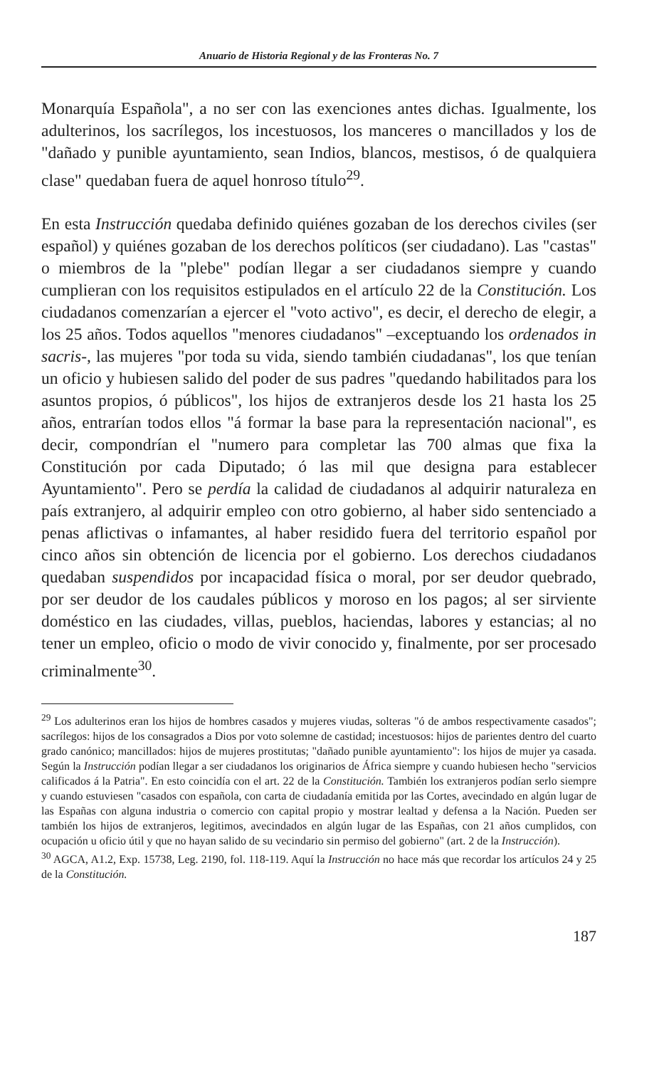Anuario de Historia Regional y de las Fronteras No. 7
Monarquía Española", a no ser con las exenciones antes dichas. Igualmente, los adulterinos, los sacrílegos, los incestuosos, los manceres o mancillados y los de "dañado y punible ayuntamiento, sean Indios, blancos, mestisos, ó de qualquiera clase" quedaban fuera de aquel honroso título<sup>29</sup>.
En esta Instrucción quedaba definido quiénes gozaban de los derechos civiles (ser español) y quiénes gozaban de los derechos políticos (ser ciudadano). Las "castas" o miembros de la "plebe" podían llegar a ser ciudadanos siempre y cuando cumplieran con los requisitos estipulados en el artículo 22 de la Constitución. Los ciudadanos comenzarían a ejercer el "voto activo", es decir, el derecho de elegir, a los 25 años. Todos aquellos "menores ciudadanos" –exceptuando los ordenados in sacris-, las mujeres "por toda su vida, siendo también ciudadanas", los que tenían un oficio y hubiesen salido del poder de sus padres "quedando habilitados para los asuntos propios, ó públicos", los hijos de extranjeros desde los 21 hasta los 25 años, entrarían todos ellos "á formar la base para la representación nacional", es decir, compondrían el "numero para completar las 700 almas que fixa la Constitución por cada Diputado; ó las mil que designa para establecer Ayuntamiento". Pero se perdía la calidad de ciudadanos al adquirir naturaleza en país extranjero, al adquirir empleo con otro gobierno, al haber sido sentenciado a penas aflictivas o infamantes, al haber residido fuera del territorio español por cinco años sin obtención de licencia por el gobierno. Los derechos ciudadanos quedaban suspendidos por incapacidad física o moral, por ser deudor quebrado, por ser deudor de los caudales públicos y moroso en los pagos; al ser sirviente doméstico en las ciudades, villas, pueblos, haciendas, labores y estancias; al no tener un empleo, oficio o modo de vivir conocido y, finalmente, por ser procesado criminalmente<sup>30</sup>.
<sup>29</sup> Los adulterinos eran los hijos de hombres casados y mujeres viudas, solteras "ó de ambos respectivamente casados"; sacrílegos: hijos de los consagrados a Dios por voto solemne de castidad; incestuosos: hijos de parientes dentro del cuarto grado canónico; mancillados: hijos de mujeres prostitutas; "dañado punible ayuntamiento": los hijos de mujer ya casada. Según la Instrucción podían llegar a ser ciudadanos los originarios de África siempre y cuando hubiesen hecho "servicios calificados á la Patria". En esto coincidía con el art. 22 de la Constitución. También los extranjeros podían serlo siempre y cuando estuviesen "casados con española, con carta de ciudadanía emitida por las Cortes, avecindado en algún lugar de las Españas con alguna industria o comercio con capital propio y mostrar lealtad y defensa a la Nación. Pueden ser también los hijos de extranjeros, legitimos, avecindados en algún lugar de las Españas, con 21 años cumplidos, con ocupación u oficio útil y que no hayan salido de su vecindario sin permiso del gobierno" (art. 2 de la Instrucción).
<sup>30</sup> AGCA, A1.2, Exp. 15738, Leg. 2190, fol. 118-119. Aquí la Instrucción no hace más que recordar los artículos 24 y 25 de la Constitución.
187